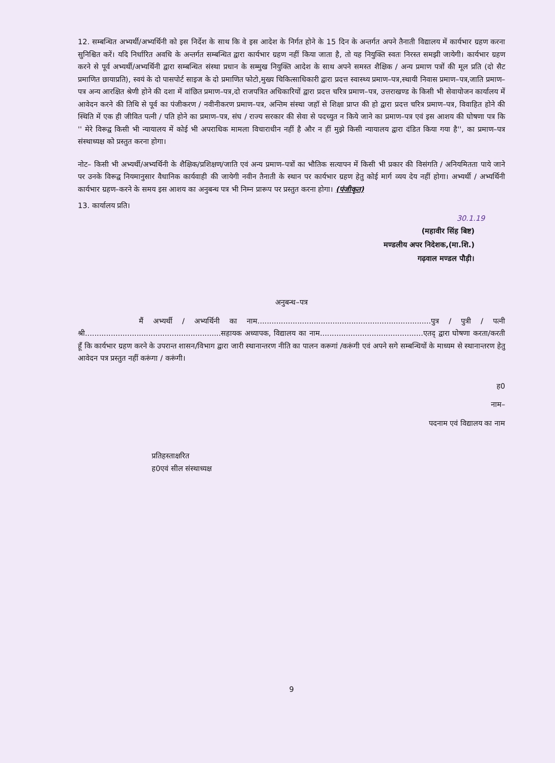12. सम्बन्धित अभ्यर्थी/अभ्यर्थिनी को इस निर्देश के साथ कि वे इस आदेश के निर्गत होने के 15 दिन के अन्तर्गत अपने तैनाती विद्यालय में कार्यभार ग्रहण करना सुनिश्चित करें। यदि निर्धारित अवधि के अन्तर्गत सम्बन्धित द्वारा कार्यभार ग्रहण नहीं किया जाता है, तो यह नियुक्ति स्वतः निरस्त समझी जायेगी। कार्यभार ग्रहण करने से पूर्व अभ्यर्थी/अभ्यर्थिनी द्वारा सम्बन्धित संस्था प्रधान के सम्मुख नियुक्ति आदेश के साथ अपने समस्त शैक्षिक / अन्य प्रमाण पत्रों की मूल प्रति (दो सैट प्रमाणित छायाप्रति), स्वयं के दो पासपोर्ट साइज के दो प्रमाणित फोटो,मुख्य चिकित्साधिकारी द्वारा प्रदत्त स्वास्थ्य प्रमाण–पत्र,स्थायी निवास प्रमाण–पत्र,जाति प्रमाण–पत्र अन्य आरक्षित श्रेणी होने की दशा में वांछित प्रमाण–पत्र,दो राजपत्रित अधिकारियों द्वारा प्रदत्त चरित्र प्रमाण–पत्र, उत्तराखण्ड के किसी भी सेवायोजन कार्यालय में आवेदन करने की तिथि से पूर्व का पंजीकरण / नवीनीकरण प्रमाण–पत्र, अन्तिम संस्था जहॉ से शिक्षा प्राप्त की हो द्वारा प्रदत्त चरित्र प्रमाण–पत्र, विवाहित होने की स्थिति में एक ही जीवित पत्नी / पति होने का प्रमाण–पत्र, संघ / राज्य सरकार की सेवा से पदच्युत न किये जाने का प्रमाण–पत्र एवं इस आशय की घोषणा पत्र कि '' मेरे विरूद्व किसी भी न्यायालय में कोई भी अपराधिक मामला विचाराधीन नहीं है और न हीं मुझे किसी न्यायालय द्वारा दंडित किया गया है'', का प्रमाण–पत्र संस्थाध्यक्ष को प्रस्तुत करना होगा।
नोट– किसी भी अभ्यर्थी/अभ्यर्थिनी के शैक्षिक/प्रशिक्षण/जाति एवं अन्य प्रमाण–पत्रों का भौतिक सत्यापन में किसी भी प्रकार की विसंगति / अनियमितता पाये जाने पर उनके विरूद्व नियमानुसार वैधानिक कार्यवाही की जायेगी नवीन तैनाती के स्थान पर कार्यभार ग्रहण हेतु कोई मार्ग व्यय देय नहीं होगा। अभ्यर्थी / अभ्यर्थिनी कार्यभार ग्रहण–करने के समय इस आशय का अनुबन्ध पत्र भी निम्न प्रारूप पर प्रस्तुत करना होगा। (पंजीकृत)
13. कार्यालय प्रति।
30.1.19
(महावीर सिंह बिष्ट)
मण्डलीय अपर निदेशक,(मा.शि.)
गढ़वाल मण्डल पौड़ी।
अनुबन्ध–पत्र
मैं अभ्यर्थी / अभ्यर्थिनी का नाम..........................................................................पुत्र / पुत्री / पत्नी श्री..........................................................सहायक अध्यापक, विद्यालय का नाम............................................एतद् द्वारा घोषणा करता/करती हूँ कि कार्यभार ग्रहण करने के उपरान्त शासन/विभाग द्वारा जारी स्थानान्तरण नीति का पालन करूगां /करूंगी एवं अपने सगे सम्बन्धियों के माध्यम से स्थानान्तरण हेतु आवेदन पत्र प्रस्तुत नहीं करूंगा / करूंगी।
ह0
नाम–
पदनाम एवं विद्यालय का नाम
प्रतिहस्ताक्षरित
ह0एवं सील संस्थाध्यक्ष
9